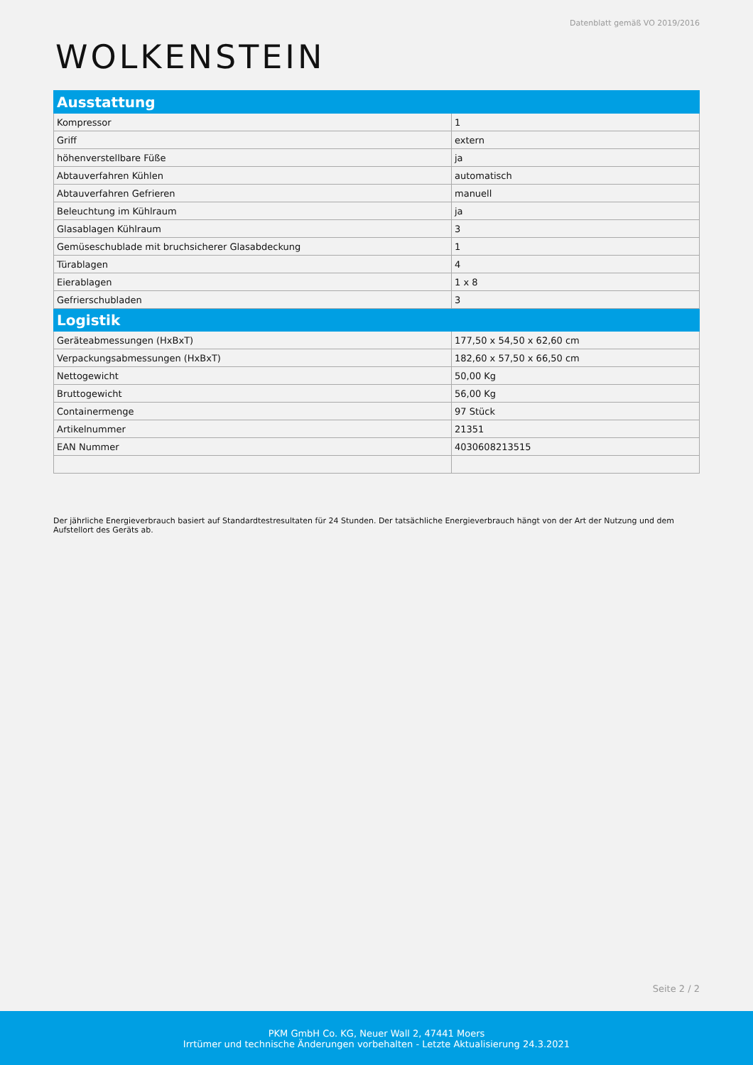Datenblatt gemäß VO 2019/2016
WOLKENSTEIN
| Ausstattung | |
| Kompressor | 1 |
| Griff | extern |
| höhenverstellbare Füße | ja |
| Abtauverfahren Kühlen | automatisch |
| Abtauverfahren Gefrieren | manuell |
| Beleuchtung im Kühlraum | ja |
| Glasablagen Kühlraum | 3 |
| Gemüseschublade mit bruchsicherer Glasabdeckung | 1 |
| Türablagen | 4 |
| Eierablagen | 1 x 8 |
| Gefrierschubladen | 3 |
| Logistik | |
| Geräteabmessungen (HxBxT) | 177,50 x 54,50 x 62,60 cm |
| Verpackungsabmessungen (HxBxT) | 182,60 x 57,50 x 66,50 cm |
| Nettogewicht | 50,00 Kg |
| Bruttogewicht | 56,00 Kg |
| Containermenge | 97 Stück |
| Artikelnummer | 21351 |
| EAN Nummer | 4030608213515 |
Der jährliche Energieverbrauch basiert auf Standardtestresultaten für 24 Stunden. Der tatsächliche Energieverbrauch hängt von der Art der Nutzung und dem Aufstellort des Geräts ab.
Seite 2 / 2
PKM GmbH Co. KG, Neuer Wall 2, 47441 Moers
Irrtümer und technische Änderungen vorbehalten - Letzte Aktualisierung 24.3.2021